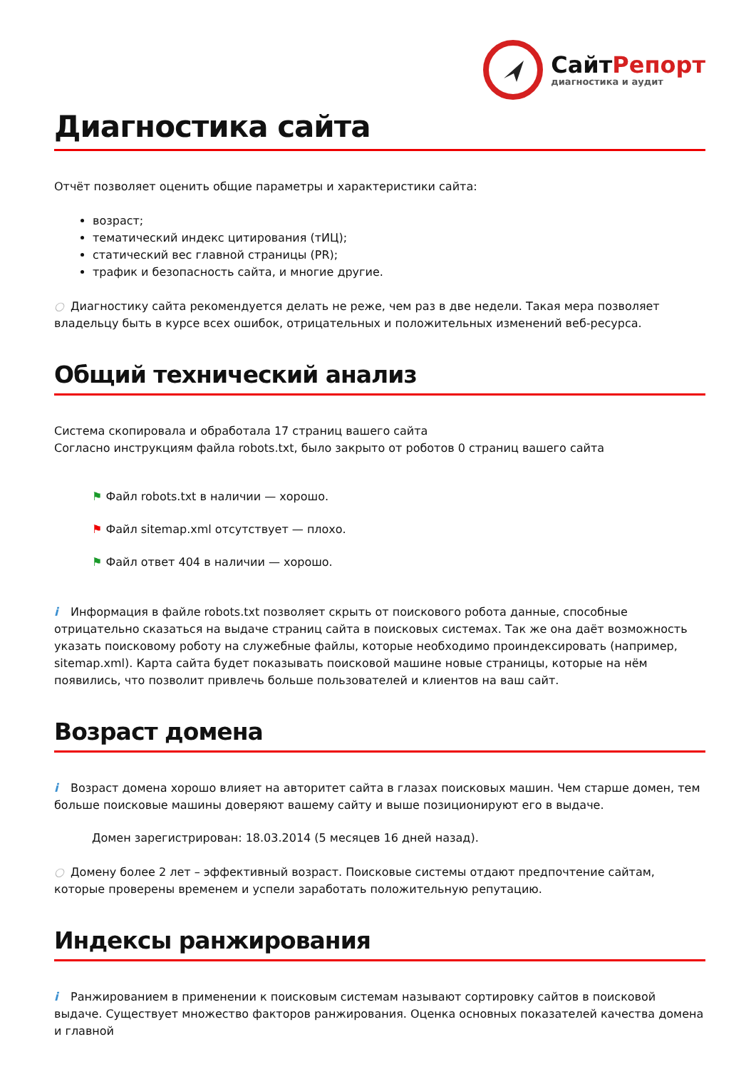СайтРепорт
диагностика и аудит
Диагностика сайта
Отчёт позволяет оценить общие параметры и характеристики сайта:
возраст;
тематический индекс цитирования (тИЦ);
статический вес главной страницы (PR);
трафик и безопасность сайта, и многие другие.
○ Диагностику сайта рекомендуется делать не реже, чем раз в две недели. Такая мера позволяет владельцу быть в курсе всех ошибок, отрицательных и положительных изменений веб-ресурса.
Общий технический анализ
Система скопировала и обработала 17 страниц вашего сайта
Согласно инструкциям файла robots.txt, было закрыто от роботов 0 страниц вашего сайта
⚑ Файл robots.txt в наличии — хорошо.
⚑ Файл sitemap.xml отсутствует — плохо.
⚑ Файл ответ 404 в наличии — хорошо.
i Информация в файле robots.txt позволяет скрыть от поискового робота данные, способные отрицательно сказаться на выдаче страниц сайта в поисковых системах. Так же она даёт возможность указать поисковому роботу на служебные файлы, которые необходимо проиндексировать (например, sitemap.xml). Карта сайта будет показывать поисковой машине новые страницы, которые на нём появились, что позволит привлечь больше пользователей и клиентов на ваш сайт.
Возраст домена
i Возраст домена хорошо влияет на авторитет сайта в глазах поисковых машин. Чем старше домен, тем больше поисковые машины доверяют вашему сайту и выше позиционируют его в выдаче.
Домен зарегистрирован: 18.03.2014 (5 месяцев 16 дней назад).
○ Домену более 2 лет – эффективный возраст. Поисковые системы отдают предпочтение сайтам, которые проверены временем и успели заработать положительную репутацию.
Индексы ранжирования
i Ранжированием в применении к поисковым системам называют сортировку сайтов в поисковой выдаче. Существует множество факторов ранжирования. Оценка основных показателей качества домена и главной